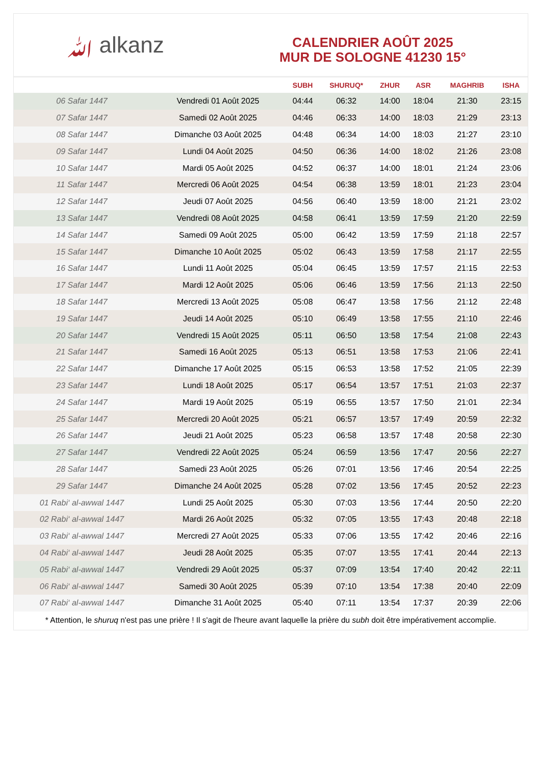ﷲ alkanz
CALENDRIER AOÛT 2025
MUR DE SOLOGNE 41230 15°
| | | SUBH | SHURUQ* | ZHUR | ASR | MAGHRIB | ISHA |
| --- | --- | --- | --- | --- | --- | --- | --- |
| 06 Safar 1447 | Vendredi 01 Août 2025 | 04:44 | 06:32 | 14:00 | 18:04 | 21:30 | 23:15 |
| 07 Safar 1447 | Samedi 02 Août 2025 | 04:46 | 06:33 | 14:00 | 18:03 | 21:29 | 23:13 |
| 08 Safar 1447 | Dimanche 03 Août 2025 | 04:48 | 06:34 | 14:00 | 18:03 | 21:27 | 23:10 |
| 09 Safar 1447 | Lundi 04 Août 2025 | 04:50 | 06:36 | 14:00 | 18:02 | 21:26 | 23:08 |
| 10 Safar 1447 | Mardi 05 Août 2025 | 04:52 | 06:37 | 14:00 | 18:01 | 21:24 | 23:06 |
| 11 Safar 1447 | Mercredi 06 Août 2025 | 04:54 | 06:38 | 13:59 | 18:01 | 21:23 | 23:04 |
| 12 Safar 1447 | Jeudi 07 Août 2025 | 04:56 | 06:40 | 13:59 | 18:00 | 21:21 | 23:02 |
| 13 Safar 1447 | Vendredi 08 Août 2025 | 04:58 | 06:41 | 13:59 | 17:59 | 21:20 | 22:59 |
| 14 Safar 1447 | Samedi 09 Août 2025 | 05:00 | 06:42 | 13:59 | 17:59 | 21:18 | 22:57 |
| 15 Safar 1447 | Dimanche 10 Août 2025 | 05:02 | 06:43 | 13:59 | 17:58 | 21:17 | 22:55 |
| 16 Safar 1447 | Lundi 11 Août 2025 | 05:04 | 06:45 | 13:59 | 17:57 | 21:15 | 22:53 |
| 17 Safar 1447 | Mardi 12 Août 2025 | 05:06 | 06:46 | 13:59 | 17:56 | 21:13 | 22:50 |
| 18 Safar 1447 | Mercredi 13 Août 2025 | 05:08 | 06:47 | 13:58 | 17:56 | 21:12 | 22:48 |
| 19 Safar 1447 | Jeudi 14 Août 2025 | 05:10 | 06:49 | 13:58 | 17:55 | 21:10 | 22:46 |
| 20 Safar 1447 | Vendredi 15 Août 2025 | 05:11 | 06:50 | 13:58 | 17:54 | 21:08 | 22:43 |
| 21 Safar 1447 | Samedi 16 Août 2025 | 05:13 | 06:51 | 13:58 | 17:53 | 21:06 | 22:41 |
| 22 Safar 1447 | Dimanche 17 Août 2025 | 05:15 | 06:53 | 13:58 | 17:52 | 21:05 | 22:39 |
| 23 Safar 1447 | Lundi 18 Août 2025 | 05:17 | 06:54 | 13:57 | 17:51 | 21:03 | 22:37 |
| 24 Safar 1447 | Mardi 19 Août 2025 | 05:19 | 06:55 | 13:57 | 17:50 | 21:01 | 22:34 |
| 25 Safar 1447 | Mercredi 20 Août 2025 | 05:21 | 06:57 | 13:57 | 17:49 | 20:59 | 22:32 |
| 26 Safar 1447 | Jeudi 21 Août 2025 | 05:23 | 06:58 | 13:57 | 17:48 | 20:58 | 22:30 |
| 27 Safar 1447 | Vendredi 22 Août 2025 | 05:24 | 06:59 | 13:56 | 17:47 | 20:56 | 22:27 |
| 28 Safar 1447 | Samedi 23 Août 2025 | 05:26 | 07:01 | 13:56 | 17:46 | 20:54 | 22:25 |
| 29 Safar 1447 | Dimanche 24 Août 2025 | 05:28 | 07:02 | 13:56 | 17:45 | 20:52 | 22:23 |
| 01 Rabi‘ al-awwal 1447 | Lundi 25 Août 2025 | 05:30 | 07:03 | 13:56 | 17:44 | 20:50 | 22:20 |
| 02 Rabi‘ al-awwal 1447 | Mardi 26 Août 2025 | 05:32 | 07:05 | 13:55 | 17:43 | 20:48 | 22:18 |
| 03 Rabi‘ al-awwal 1447 | Mercredi 27 Août 2025 | 05:33 | 07:06 | 13:55 | 17:42 | 20:46 | 22:16 |
| 04 Rabi‘ al-awwal 1447 | Jeudi 28 Août 2025 | 05:35 | 07:07 | 13:55 | 17:41 | 20:44 | 22:13 |
| 05 Rabi‘ al-awwal 1447 | Vendredi 29 Août 2025 | 05:37 | 07:09 | 13:54 | 17:40 | 20:42 | 22:11 |
| 06 Rabi‘ al-awwal 1447 | Samedi 30 Août 2025 | 05:39 | 07:10 | 13:54 | 17:38 | 20:40 | 22:09 |
| 07 Rabi‘ al-awwal 1447 | Dimanche 31 Août 2025 | 05:40 | 07:11 | 13:54 | 17:37 | 20:39 | 22:06 |
* Attention, le shuruq n'est pas une prière ! Il s'agit de l'heure avant laquelle la prière du subh doit être impérativement accomplie.